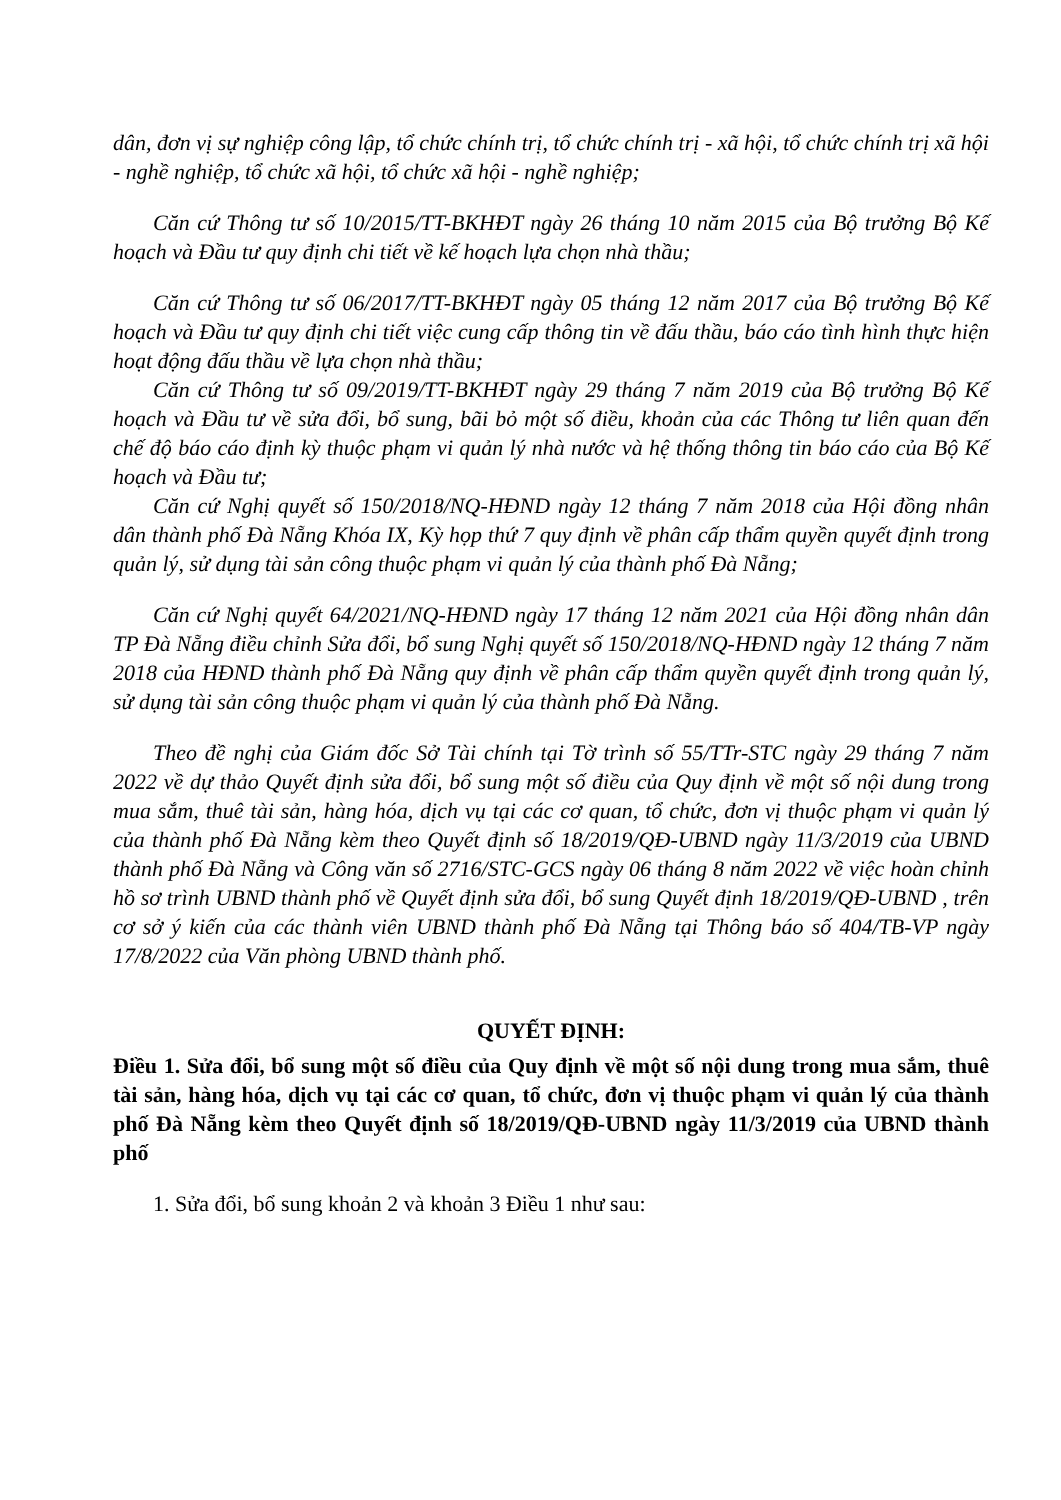dân, đơn vị sự nghiệp công lập, tổ chức chính trị, tổ chức chính trị - xã hội, tổ chức chính trị xã hội - nghề nghiệp, tổ chức xã hội, tổ chức xã hội - nghề nghiệp;
Căn cứ Thông tư số 10/2015/TT-BKHĐT ngày 26 tháng 10 năm 2015 của Bộ trưởng Bộ Kế hoạch và Đầu tư quy định chi tiết về kế hoạch lựa chọn nhà thầu;
Căn cứ Thông tư số 06/2017/TT-BKHĐT ngày 05 tháng 12 năm 2017 của Bộ trưởng Bộ Kế hoạch và Đầu tư quy định chi tiết việc cung cấp thông tin về đấu thầu, báo cáo tình hình thực hiện hoạt động đấu thầu về lựa chọn nhà thầu;
Căn cứ Thông tư số 09/2019/TT-BKHĐT ngày 29 tháng 7 năm 2019 của Bộ trưởng Bộ Kế hoạch và Đầu tư về sửa đổi, bổ sung, bãi bỏ một số điều, khoản của các Thông tư liên quan đến chế độ báo cáo định kỳ thuộc phạm vi quản lý nhà nước và hệ thống thông tin báo cáo của Bộ Kế hoạch và Đầu tư;
Căn cứ Nghị quyết số 150/2018/NQ-HĐND ngày 12 tháng 7 năm 2018 của Hội đồng nhân dân thành phố Đà Nẵng Khóa IX, Kỳ họp thứ 7 quy định về phân cấp thẩm quyền quyết định trong quản lý, sử dụng tài sản công thuộc phạm vi quản lý của thành phố Đà Nẵng;
Căn cứ Nghị quyết 64/2021/NQ-HĐND ngày 17 tháng 12 năm 2021 của Hội đồng nhân dân TP Đà Nẵng điều chỉnh Sửa đổi, bổ sung Nghị quyết số 150/2018/NQ-HĐND ngày 12 tháng 7 năm 2018 của HĐND thành phố Đà Nẵng quy định về phân cấp thẩm quyền quyết định trong quản lý, sử dụng tài sản công thuộc phạm vi quản lý của thành phố Đà Nẵng.
Theo đề nghị của Giám đốc Sở Tài chính tại Tờ trình số 55/TTr-STC ngày 29 tháng 7 năm 2022 về dự thảo Quyết định sửa đổi, bổ sung một số điều của Quy định về một số nội dung trong mua sắm, thuê tài sản, hàng hóa, dịch vụ tại các cơ quan, tổ chức, đơn vị thuộc phạm vi quản lý của thành phố Đà Nẵng kèm theo Quyết định số 18/2019/QĐ-UBND ngày 11/3/2019 của UBND thành phố Đà Nẵng và Công văn số 2716/STC-GCS ngày 06 tháng 8 năm 2022 về việc hoàn chỉnh hồ sơ trình UBND thành phố về Quyết định sửa đổi, bổ sung Quyết định 18/2019/QĐ-UBND , trên cơ sở ý kiến của các thành viên UBND thành phố Đà Nẵng tại Thông báo số 404/TB-VP ngày 17/8/2022 của Văn phòng UBND thành phố.
QUYẾT ĐỊNH:
Điều 1. Sửa đổi, bổ sung một số điều của Quy định về một số nội dung trong mua sắm, thuê tài sản, hàng hóa, dịch vụ tại các cơ quan, tổ chức, đơn vị thuộc phạm vi quản lý của thành phố Đà Nẵng kèm theo Quyết định số 18/2019/QĐ-UBND ngày 11/3/2019 của UBND thành phố
1. Sửa đổi, bổ sung khoản 2 và khoản 3 Điều 1 như sau: